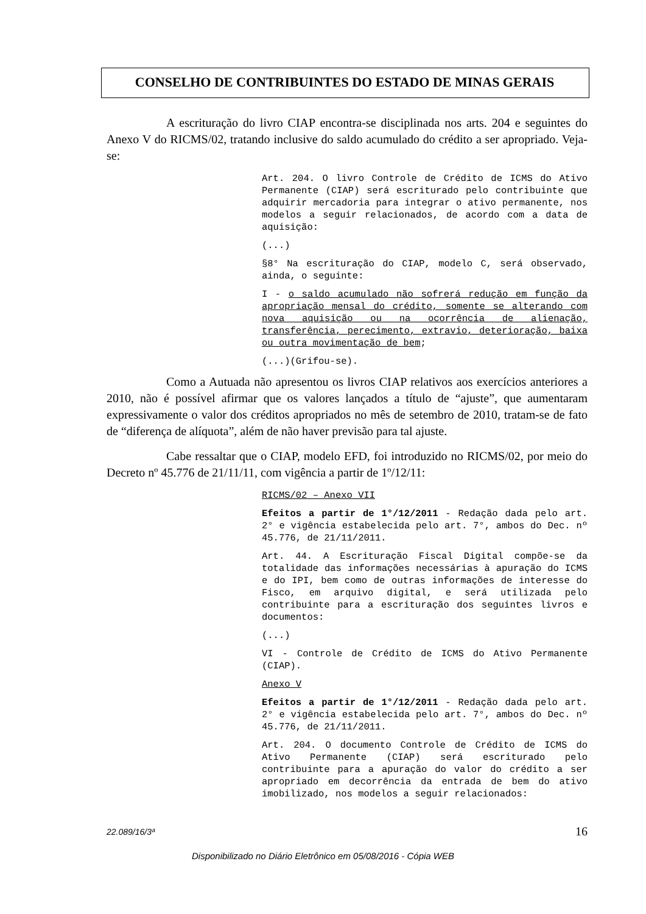CONSELHO DE CONTRIBUINTES DO ESTADO DE MINAS GERAIS
A escrituração do livro CIAP encontra-se disciplinada nos arts. 204 e seguintes do Anexo V do RICMS/02, tratando inclusive do saldo acumulado do crédito a ser apropriado. Veja-se:
Art. 204. O livro Controle de Crédito de ICMS do Ativo Permanente (CIAP) será escriturado pelo contribuinte que adquirir mercadoria para integrar o ativo permanente, nos modelos a seguir relacionados, de acordo com a data de aquisição:
(...)
§8° Na escrituração do CIAP, modelo C, será observado, ainda, o seguinte:
I - o saldo acumulado não sofrerá redução em função da apropriação mensal do crédito, somente se alterando com nova aquisição ou na ocorrência de alienação, transferência, perecimento, extravio, deterioração, baixa ou outra movimentação de bem;
(...)(Grifou-se).
Como a Autuada não apresentou os livros CIAP relativos aos exercícios anteriores a 2010, não é possível afirmar que os valores lançados a título de “ajuste”, que aumentaram expressivamente o valor dos créditos apropriados no mês de setembro de 2010, tratam-se de fato de “diferença de alíquota”, além de não haver previsão para tal ajuste.
Cabe ressaltar que o CIAP, modelo EFD, foi introduzido no RICMS/02, por meio do Decreto nº 45.776 de 21/11/11, com vigência a partir de 1º/12/11:
RICMS/02 – Anexo VII
Efeitos a partir de 1°/12/2011 - Redação dada pelo art. 2° e vigência estabelecida pelo art. 7°, ambos do Dec. nº 45.776, de 21/11/2011.
Art. 44. A Escrituração Fiscal Digital compõe-se da totalidade das informações necessárias à apuração do ICMS e do IPI, bem como de outras informações de interesse do Fisco, em arquivo digital, e será utilizada pelo contribuinte para a escrituração dos seguintes livros e documentos:
(...)
VI - Controle de Crédito de ICMS do Ativo Permanente (CIAP).
Anexo V
Efeitos a partir de 1°/12/2011 - Redação dada pelo art. 2° e vigência estabelecida pelo art. 7°, ambos do Dec. nº 45.776, de 21/11/2011.
Art. 204. O documento Controle de Crédito de ICMS do Ativo Permanente (CIAP) será escriturado pelo contribuinte para a apuração do valor do crédito a ser apropriado em decorrência da entrada de bem do ativo imobilizado, nos modelos a seguir relacionados:
22.089/16/3ª 16
Disponibilizado no Diário Eletrônico em 05/08/2016 - Cópia WEB